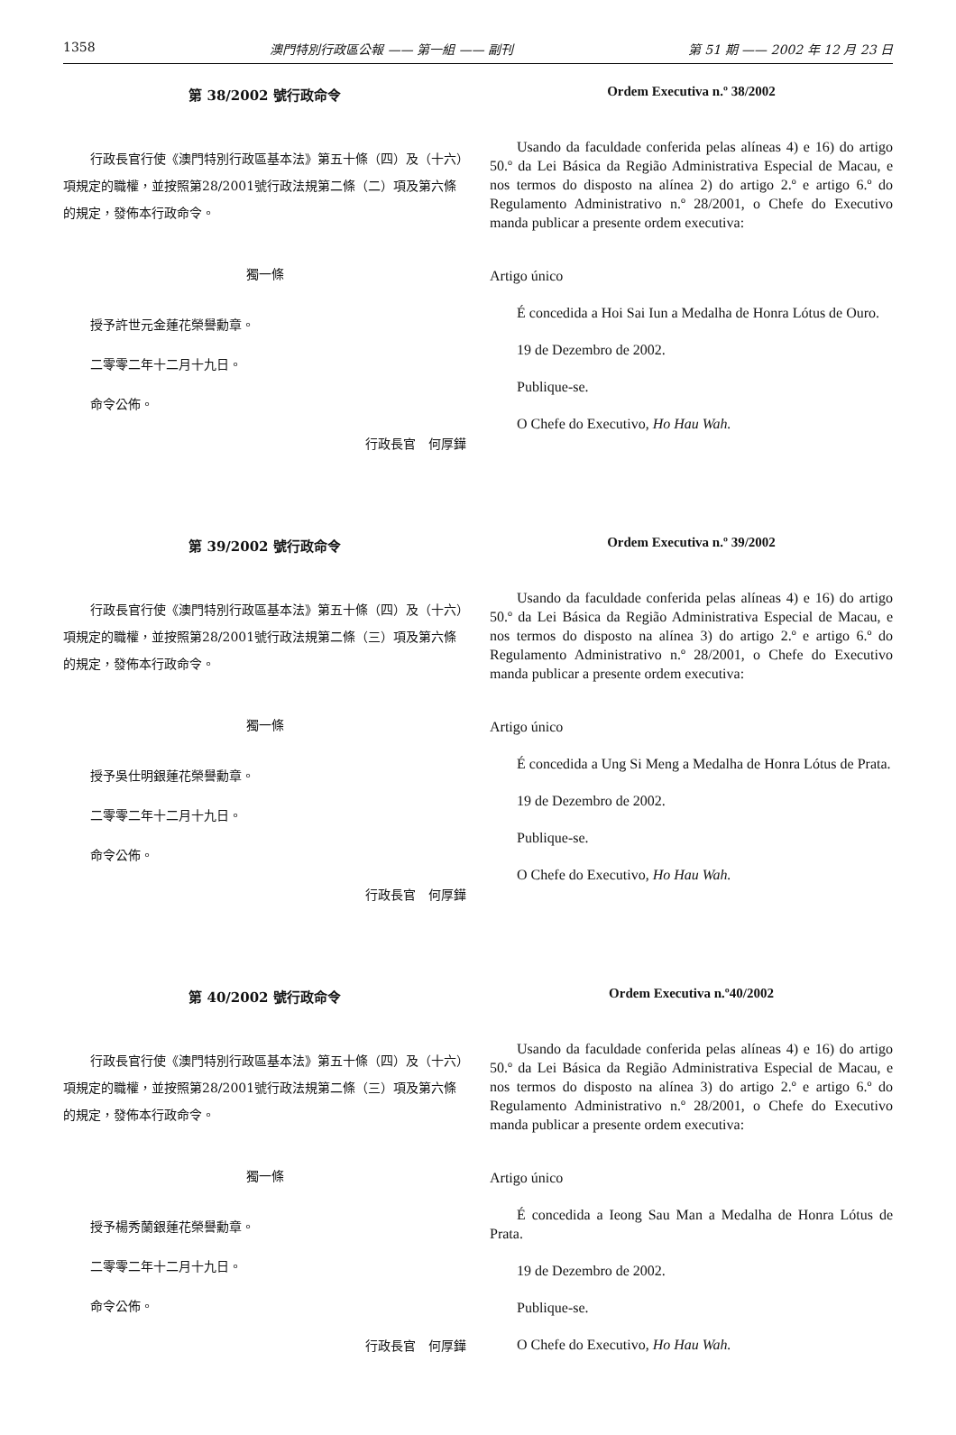1358 澳門特別行政區公報 —— 第一組 —— 副刊 第 51 期 —— 2002 年 12 月 23 日
第 38/2002 號行政命令
行政長官行使《澳門特別行政區基本法》第五十條（四）及（十六）項規定的職權，並按照第28/2001號行政法規第二條（二）項及第六條的規定，發佈本行政命令。
獨一條
授予許世元金蓮花榮譽勳章。
二零零二年十二月十九日。
命令公佈。
行政長官　何厚鏵
Ordem Executiva n.º 38/2002
Usando da faculdade conferida pelas alíneas 4) e 16) do artigo 50.º da Lei Básica da Região Administrativa Especial de Macau, e nos termos do disposto na alínea 2) do artigo 2.º e artigo 6.º do Regulamento Administrativo n.º 28/2001, o Chefe do Executivo manda publicar a presente ordem executiva:
Artigo único
É concedida a Hoi Sai Iun a Medalha de Honra Lótus de Ouro.
19 de Dezembro de 2002.
Publique-se.
O Chefe do Executivo, Ho Hau Wah.
第 39/2002 號行政命令
行政長官行使《澳門特別行政區基本法》第五十條（四）及（十六）項規定的職權，並按照第28/2001號行政法規第二條（三）項及第六條的規定，發佈本行政命令。
獨一條
授予吳仕明銀蓮花榮譽勳章。
二零零二年十二月十九日。
命令公佈。
行政長官　何厚鏵
Ordem Executiva n.º 39/2002
Usando da faculdade conferida pelas alíneas 4) e 16) do artigo 50.º da Lei Básica da Região Administrativa Especial de Macau, e nos termos do disposto na alínea 3) do artigo 2.º e artigo 6.º do Regulamento Administrativo n.º 28/2001, o Chefe do Executivo manda publicar a presente ordem executiva:
Artigo único
É concedida a Ung Si Meng a Medalha de Honra Lótus de Prata.
19 de Dezembro de 2002.
Publique-se.
O Chefe do Executivo, Ho Hau Wah.
第 40/2002 號行政命令
行政長官行使《澳門特別行政區基本法》第五十條（四）及（十六）項規定的職權，並按照第28/2001號行政法規第二條（三）項及第六條的規定，發佈本行政命令。
獨一條
授予楊秀蘭銀蓮花榮譽勳章。
二零零二年十二月十九日。
命令公佈。
行政長官　何厚鏵
Ordem Executiva n.º40/2002
Usando da faculdade conferida pelas alíneas 4) e 16) do artigo 50.º da Lei Básica da Região Administrativa Especial de Macau, e nos termos do disposto na alínea 3) do artigo 2.º e artigo 6.º do Regulamento Administrativo n.º 28/2001, o Chefe do Executivo manda publicar a presente ordem executiva:
Artigo único
É concedida a Ieong Sau Man a Medalha de Honra Lótus de Prata.
19 de Dezembro de 2002.
Publique-se.
O Chefe do Executivo, Ho Hau Wah.